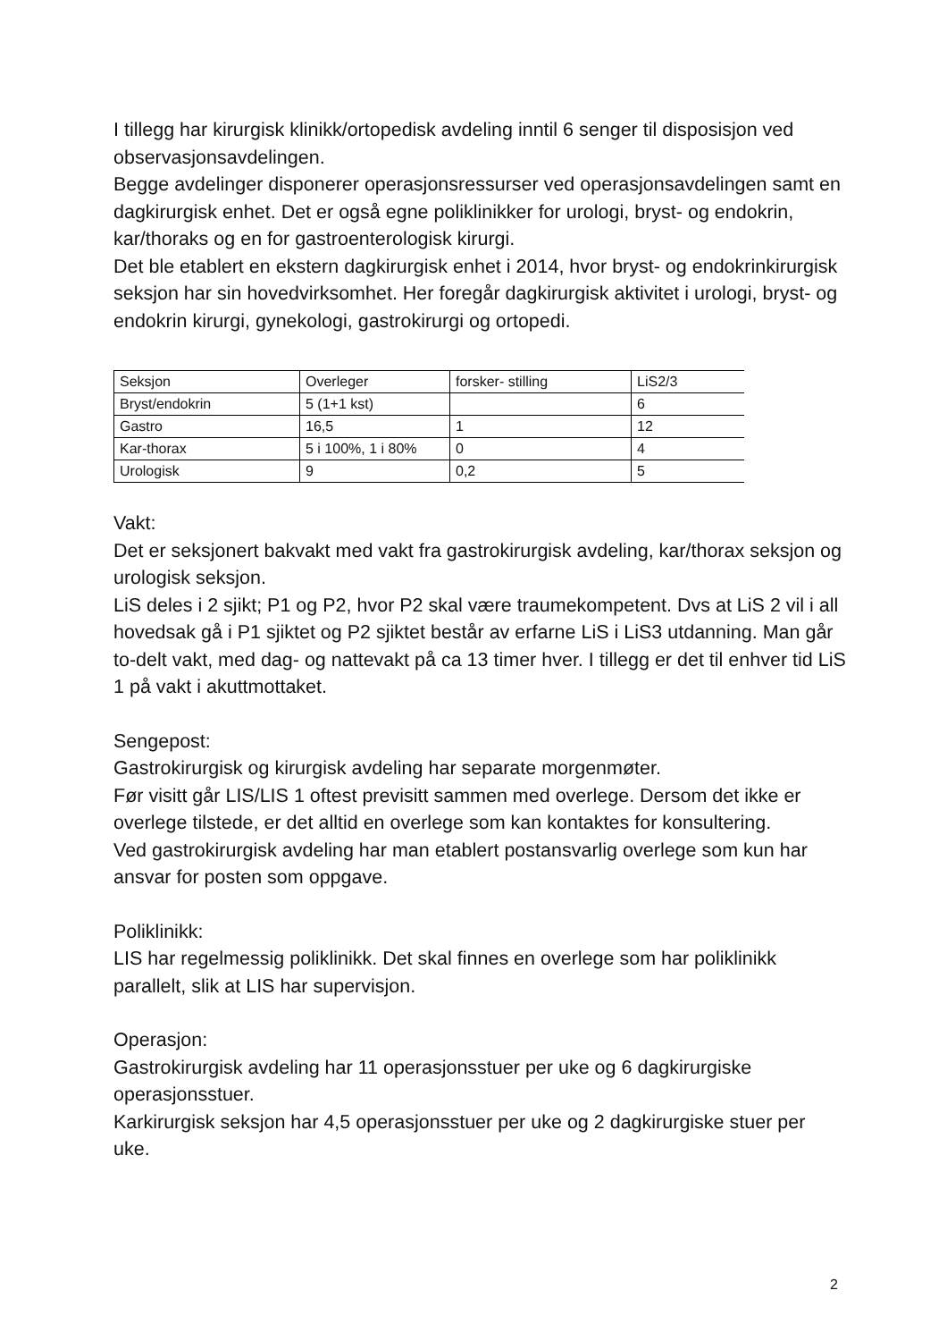I tillegg har kirurgisk klinikk/ortopedisk avdeling inntil 6 senger til disposisjon ved observasjonsavdelingen.
Begge avdelinger disponerer operasjonsressurser ved operasjonsavdelingen samt en dagkirurgisk enhet. Det er også egne poliklinikker for urologi, bryst- og endokrin, kar/thoraks og en for gastroenterologisk kirurgi.
Det ble etablert en ekstern dagkirurgisk enhet i 2014, hvor bryst- og endokrinkirurgisk seksjon har sin hovedvirksomhet. Her foregår dagkirurgisk aktivitet i urologi, bryst- og endokrin kirurgi, gynekologi, gastrokirurgi og ortopedi.
| Seksjon | Overleger | forsker- stilling | LiS2/3 |
| Bryst/endokrin | 5 (1+1 kst) | | 6 |
| Gastro | 16,5 | 1 | 12 |
| Kar-thorax | 5 i 100%, 1 i 80% | 0 | 4 |
| Urologisk | 9 | 0,2 | 5 |
Vakt:
Det er seksjonert bakvakt med vakt fra gastrokirurgisk avdeling, kar/thorax seksjon og urologisk seksjon.
LiS deles i 2 sjikt; P1 og P2, hvor P2 skal være traumekompetent. Dvs at LiS 2 vil i all hovedsak gå i P1 sjiktet og P2 sjiktet består av erfarne LiS i LiS3 utdanning. Man går to-delt vakt, med dag- og nattevakt på ca 13 timer hver. I tillegg er det til enhver tid LiS 1 på vakt i akuttmottaket.
Sengepost:
Gastrokirurgisk og kirurgisk avdeling har separate morgenmøter.
Før visitt går LIS/LIS 1 oftest previsitt sammen med overlege. Dersom det ikke er overlege tilstede, er det alltid en overlege som kan kontaktes for konsultering.
Ved gastrokirurgisk avdeling har man etablert postansvarlig overlege som kun har ansvar for posten som oppgave.
Poliklinikk:
LIS har regelmessig poliklinikk. Det skal finnes en overlege som har poliklinikk parallelt, slik at LIS har supervisjon.
Operasjon:
Gastrokirurgisk avdeling har 11 operasjonsstuer per uke og 6 dagkirurgiske operasjonsstuer.
Karkirurgisk seksjon har 4,5 operasjonsstuer per uke og 2 dagkirurgiske stuer per uke.
2